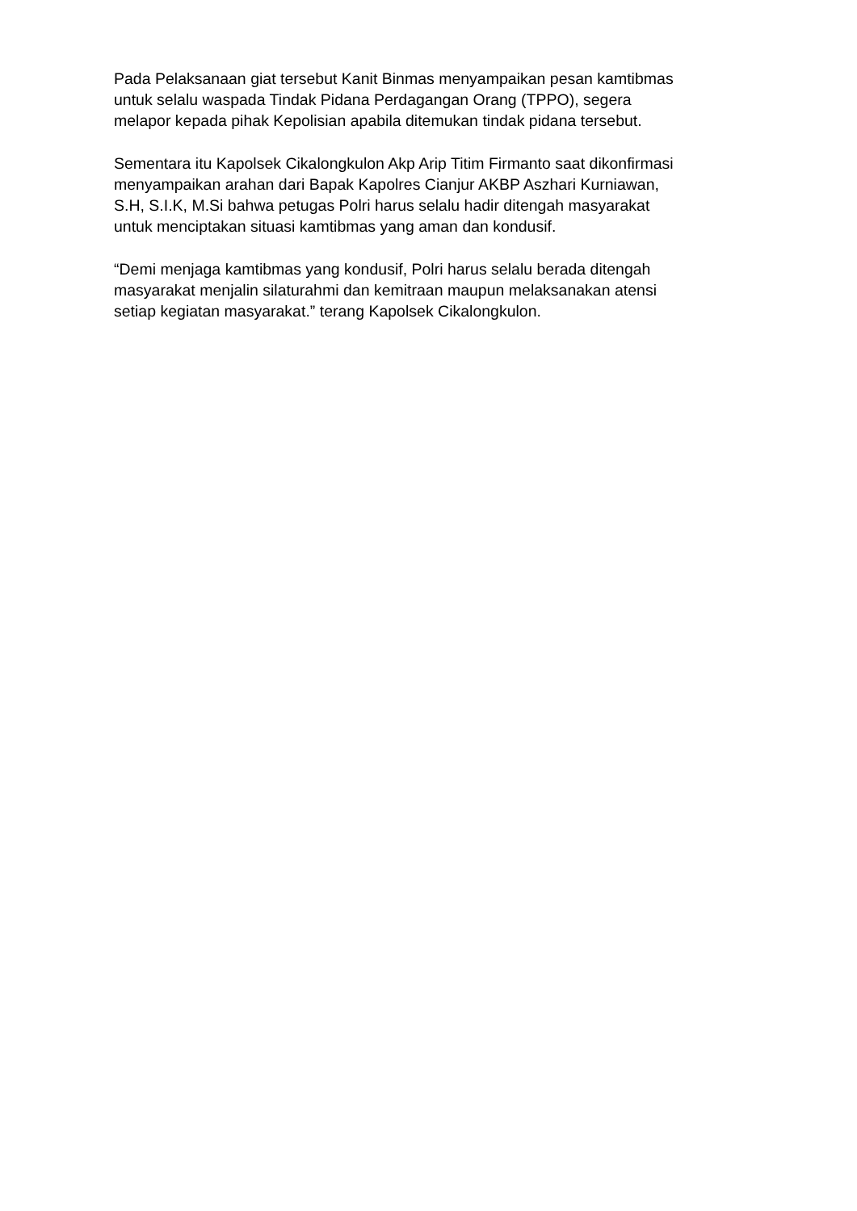Pada Pelaksanaan giat tersebut Kanit Binmas menyampaikan pesan kamtibmas
untuk selalu waspada Tindak Pidana Perdagangan Orang (TPPO), segera
melapor kepada pihak Kepolisian apabila ditemukan tindak pidana tersebut.
Sementara itu Kapolsek Cikalongkulon Akp Arip Titim Firmanto saat dikonfirmasi
menyampaikan arahan dari Bapak Kapolres Cianjur AKBP Aszhari Kurniawan,
S.H, S.I.K, M.Si bahwa petugas Polri harus selalu hadir ditengah masyarakat
untuk menciptakan situasi kamtibmas yang aman dan kondusif.
“Demi menjaga kamtibmas yang kondusif, Polri harus selalu berada ditengah
masyarakat menjalin silaturahmi dan kemitraan maupun melaksanakan atensi
setiap kegiatan masyarakat.” terang Kapolsek Cikalongkulon.